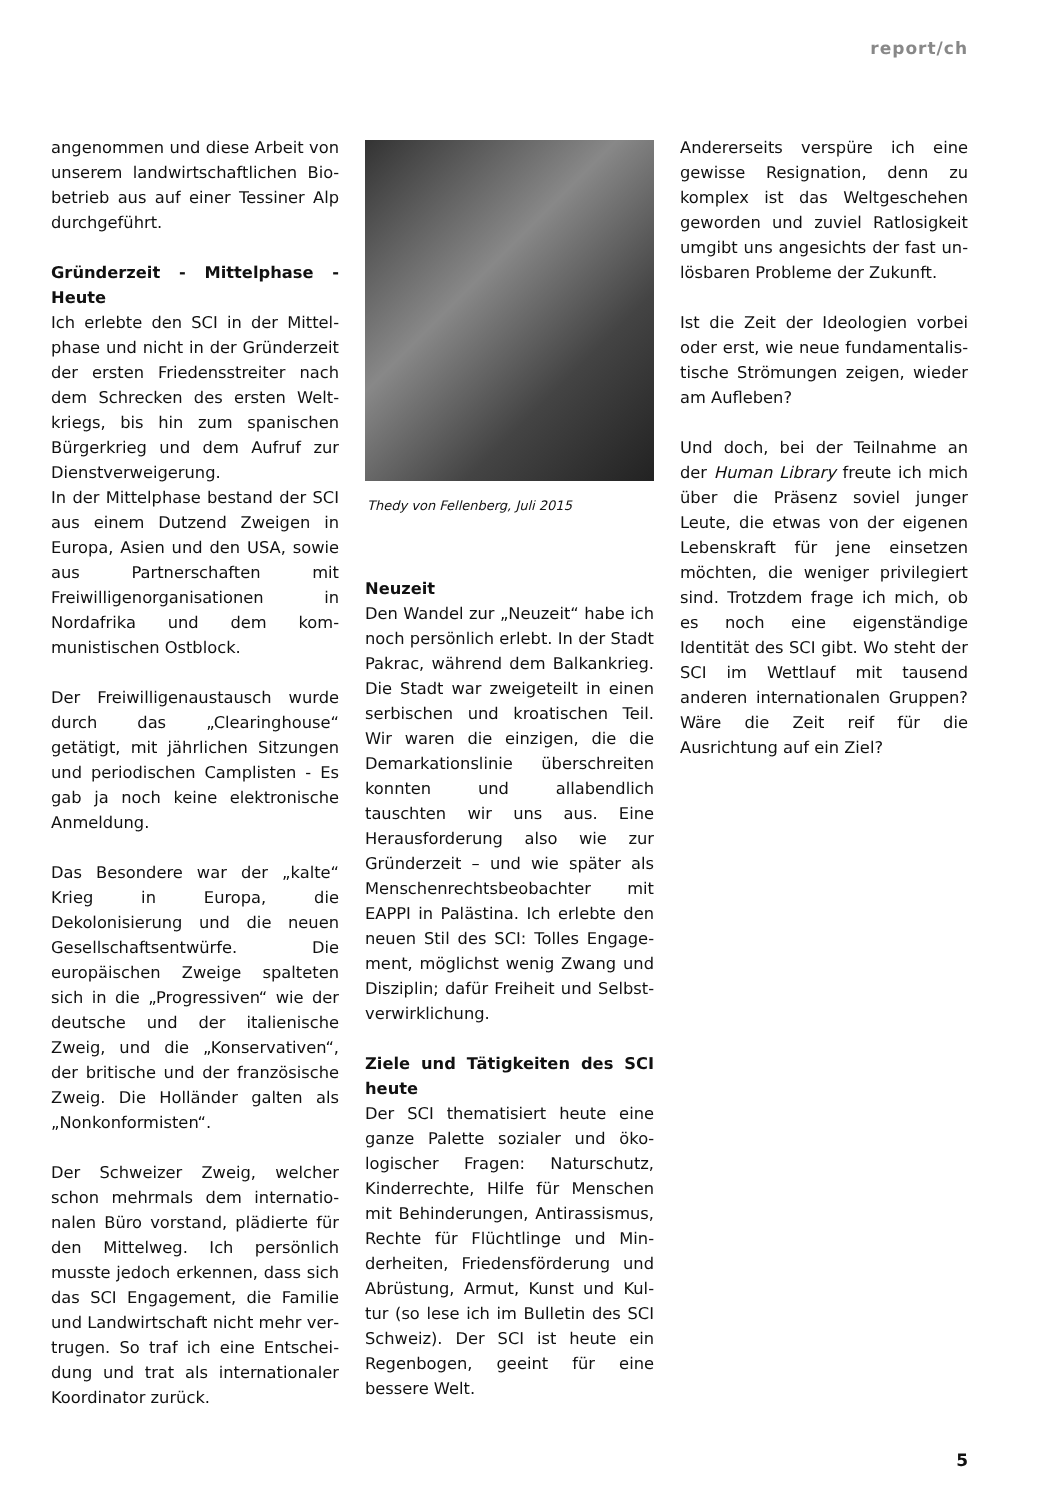report/ch
angenommen und diese Arbeit von unserem landwirtschaftlichen Bio­betrieb aus auf einer Tessiner Alp durchgeführt.
Gründerzeit - Mittelphase - Heute
Ich erlebte den SCI in der Mittel­phase und nicht in der Gründerzeit der ersten Friedensstreiter nach dem Schrecken des ersten Welt­kriegs, bis hin zum spanischen Bürgerkrieg und dem Aufruf zur Dienstverweigerung.
In der Mittelphase bestand der SCI aus einem Dutzend Zwei­gen in Europa, Asien und den USA, sowie aus Partnerschaften mit Freiwilligenorganisationen in Nordafrika und dem kom­munistischen Ostblock.
Der Freiwilligenaustausch wurde durch das „Clearinghouse“ getätigt, mit jährlichen Sitzungen und periodischen Camplisten - Es gab ja noch keine elektronische An­meldung.
Das Besondere war der „kalte“ Krieg in Europa, die Dekolonisierung und die neuen Gesellschaftsentwürfe. Die europäischen Zweige spal­teten sich in die „Progressiven“ wie der deutsche und der italienische Zweig, und die „Konservativen“, der britische und der französische Zweig. Die Holländer galten als „Nonkonformisten“.
Der Schweizer Zweig, welcher schon mehrmals dem internatio­nalen Büro vorstand, plädierte für den Mittelweg. Ich persönlich musste jedoch erkennen, dass sich das SCI Engagement, die Familie und Landwirtschaft nicht mehr ver­trugen. So traf ich eine Entschei­dung und trat als internationaler Koordinator zurück.
Thedy von Fellenberg, Juli 2015
Neuzeit
Den Wandel zur „Neuzeit“ habe ich noch persönlich erlebt. In der Stadt Pakrac, während dem Balkankrieg. Die Stadt war zweigeteilt in einen serbischen und kroatischen Teil. Wir waren die einzigen, die die Demar­kationslinie überschreiten konnten und allabendlich tauschten wir uns aus. Eine Herausforderung also wie zur Gründerzeit – und wie später als Menschenrechtsbeobachter mit EAPPI in Palästina. Ich erlebte den neuen Stil des SCI: Tolles Engage­ment, möglichst wenig Zwang und Disziplin; dafür Freiheit und Selbst­verwirklichung.
Ziele und Tätigkeiten des SCI heute
Der SCI thematisiert heute eine ganze Palette sozialer und öko­logischer Fragen: Naturschutz, Kinderrechte, Hilfe für Menschen mit Behinderungen, Antirassismus, Rechte für Flüchtlinge und Min­derheiten, Friedensförderung und Abrüstung, Armut, Kunst und Kul­tur (so lese ich im Bulletin des SCI Schweiz). Der SCI ist heute ein Regenbogen, geeint für eine bessere Welt.
Andererseits verspüre ich eine gewisse Resignation, denn zu komplex ist das Weltgeschehen geworden und zuviel Ratlosigkeit umgibt uns angesichts der fast un­lösbaren Probleme der Zukunft.
Ist die Zeit der Ideologien vorbei oder erst, wie neue fundamentalis­tische Strömungen zeigen, wieder am Aufleben?
Und doch, bei der Teilnahme an der Human Library freute ich mich über die Präsenz soviel junger Leute, die etwas von der eigenen Lebenskraft für jene einsetzen möchten, die weniger privilegiert sind. Trotzdem frage ich mich, ob es noch eine ei­genständige Identität des SCI gibt. Wo steht der SCI im Wettlauf mit tausend anderen internationalen Gruppen? Wäre die Zeit reif für die Ausrichtung auf ein Ziel?
5